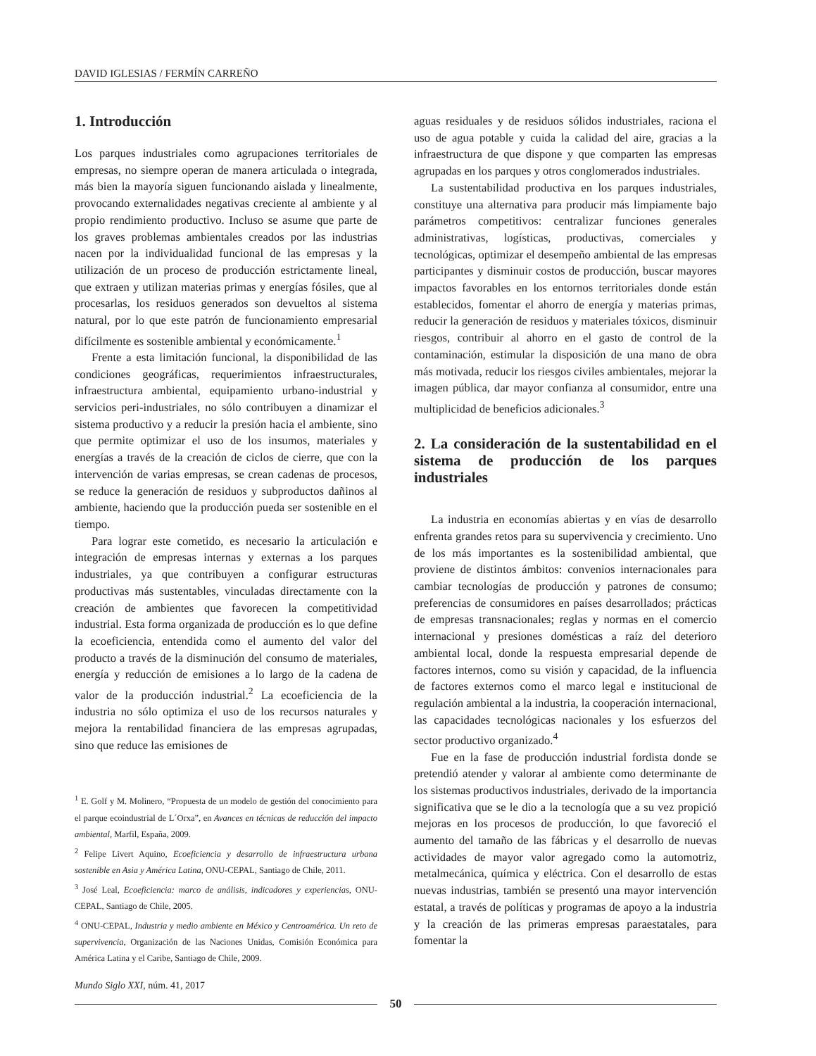DAVID IGLESIAS / FERMÍN CARREÑO
1. Introducción
Los parques industriales como agrupaciones territoriales de empresas, no siempre operan de manera articulada o integrada, más bien la mayoría siguen funcionando aislada y linealmente, provocando externalidades negativas creciente al ambiente y al propio rendimiento productivo. Incluso se asume que parte de los graves problemas ambientales creados por las industrias nacen por la individualidad funcional de las empresas y la utilización de un proceso de producción estrictamente lineal, que extraen y utilizan materias primas y energías fósiles, que al procesarlas, los residuos generados son devueltos al sistema natural, por lo que este patrón de funcionamiento empresarial difícilmente es sostenible ambiental y económicamente.<sup>1</sup>
Frente a esta limitación funcional, la disponibilidad de las condiciones geográficas, requerimientos infraestructurales, infraestructura ambiental, equipamiento urbano-industrial y servicios peri-industriales, no sólo contribuyen a dinamizar el sistema productivo y a reducir la presión hacia el ambiente, sino que permite optimizar el uso de los insumos, materiales y energías a través de la creación de ciclos de cierre, que con la intervención de varias empresas, se crean cadenas de procesos, se reduce la generación de residuos y subproductos dañinos al ambiente, haciendo que la producción pueda ser sostenible en el tiempo.
Para lograr este cometido, es necesario la articulación e integración de empresas internas y externas a los parques industriales, ya que contribuyen a configurar estructuras productivas más sustentables, vinculadas directamente con la creación de ambientes que favorecen la competitividad industrial. Esta forma organizada de producción es lo que define la ecoeficiencia, entendida como el aumento del valor del producto a través de la disminución del consumo de materiales, energía y reducción de emisiones a lo largo de la cadena de valor de la producción industrial.<sup>2</sup> La ecoeficiencia de la industria no sólo optimiza el uso de los recursos naturales y mejora la rentabilidad financiera de las empresas agrupadas, sino que reduce las emisiones de
<sup>1</sup> E. Golf y M. Molinero, “Propuesta de un modelo de gestión del conocimiento para el parque ecoindustrial de L´Orxa”, en Avances en técnicas de reducción del impacto ambiental, Marfil, España, 2009.
<sup>2</sup> Felipe Livert Aquino, Ecoeficiencia y desarrollo de infraestructura urbana sostenible en Asia y América Latina, ONU-CEPAL, Santiago de Chile, 2011.
<sup>3</sup> José Leal, Ecoeficiencia: marco de análisis, indicadores y experiencias, ONU-CEPAL, Santiago de Chile, 2005.
<sup>4</sup> ONU-CEPAL, Industria y medio ambiente en México y Centroamérica. Un reto de supervivencia, Organización de las Naciones Unidas, Comisión Económica para América Latina y el Caribe, Santiago de Chile, 2009.
aguas residuales y de residuos sólidos industriales, raciona el uso de agua potable y cuida la calidad del aire, gracias a la infraestructura de que dispone y que comparten las empresas agrupadas en los parques y otros conglomerados industriales.
La sustentabilidad productiva en los parques industriales, constituye una alternativa para producir más limpiamente bajo parámetros competitivos: centralizar funciones generales administrativas, logísticas, productivas, comerciales y tecnológicas, optimizar el desempeño ambiental de las empresas participantes y disminuir costos de producción, buscar mayores impactos favorables en los entornos territoriales donde están establecidos, fomentar el ahorro de energía y materias primas, reducir la generación de residuos y materiales tóxicos, disminuir riesgos, contribuir al ahorro en el gasto de control de la contaminación, estimular la disposición de una mano de obra más motivada, reducir los riesgos civiles ambientales, mejorar la imagen pública, dar mayor confianza al consumidor, entre una multiplicidad de beneficios adicionales.<sup>3</sup>
2. La consideración de la sustentabilidad en el sistema de producción de los parques industriales
La industria en economías abiertas y en vías de desarrollo enfrenta grandes retos para su supervivencia y crecimiento. Uno de los más importantes es la sostenibilidad ambiental, que proviene de distintos ámbitos: convenios internacionales para cambiar tecnologías de producción y patrones de consumo; preferencias de consumidores en países desarrollados; prácticas de empresas transnacionales; reglas y normas en el comercio internacional y presiones domésticas a raíz del deterioro ambiental local, donde la respuesta empresarial depende de factores internos, como su visión y capacidad, de la influencia de factores externos como el marco legal e institucional de regulación ambiental a la industria, la cooperación internacional, las capacidades tecnológicas nacionales y los esfuerzos del sector productivo organizado.<sup>4</sup>
Fue en la fase de producción industrial fordista donde se pretendió atender y valorar al ambiente como determinante de los sistemas productivos industriales, derivado de la importancia significativa que se le dio a la tecnología que a su vez propició mejoras en los procesos de producción, lo que favoreció el aumento del tamaño de las fábricas y el desarrollo de nuevas actividades de mayor valor agregado como la automotriz, metalmecánica, química y eléctrica. Con el desarrollo de estas nuevas industrias, también se presentó una mayor intervención estatal, a través de políticas y programas de apoyo a la industria y la creación de las primeras empresas paraestatales, para fomentar la
Mundo Siglo XXI, núm. 41, 2017
50